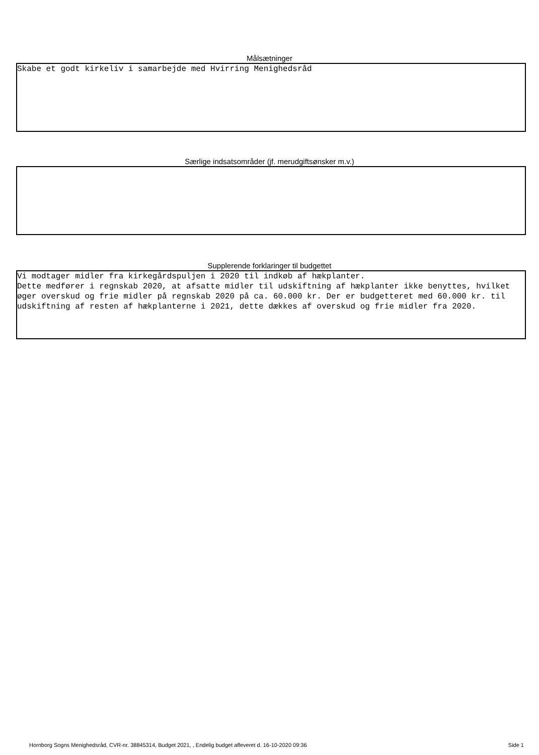Målsætninger
Skabe et godt kirkeliv i samarbejde med Hvirring Menighedsråd
Særlige indsatsområder (jf. merudgiftsønsker m.v.)
Supplerende forklaringer til budgettet
Vi modtager midler fra kirkegårdspuljen i 2020 til indkøb af hækplanter. Dette medfører i regnskab 2020, at afsatte midler til udskiftning af hækplanter ikke benyttes, hvilket øger overskud og frie midler på regnskab 2020 på ca. 60.000 kr. Der er budgetteret med 60.000 kr. til udskiftning af resten af hækplanterne i 2021, dette dækkes af overskud og frie midler fra 2020.
Hornborg Sogns Menighedsråd, CVR-nr. 38845314, Budget 2021, , Endelig budget afleveret d. 16-10-2020 09:36 Side 1